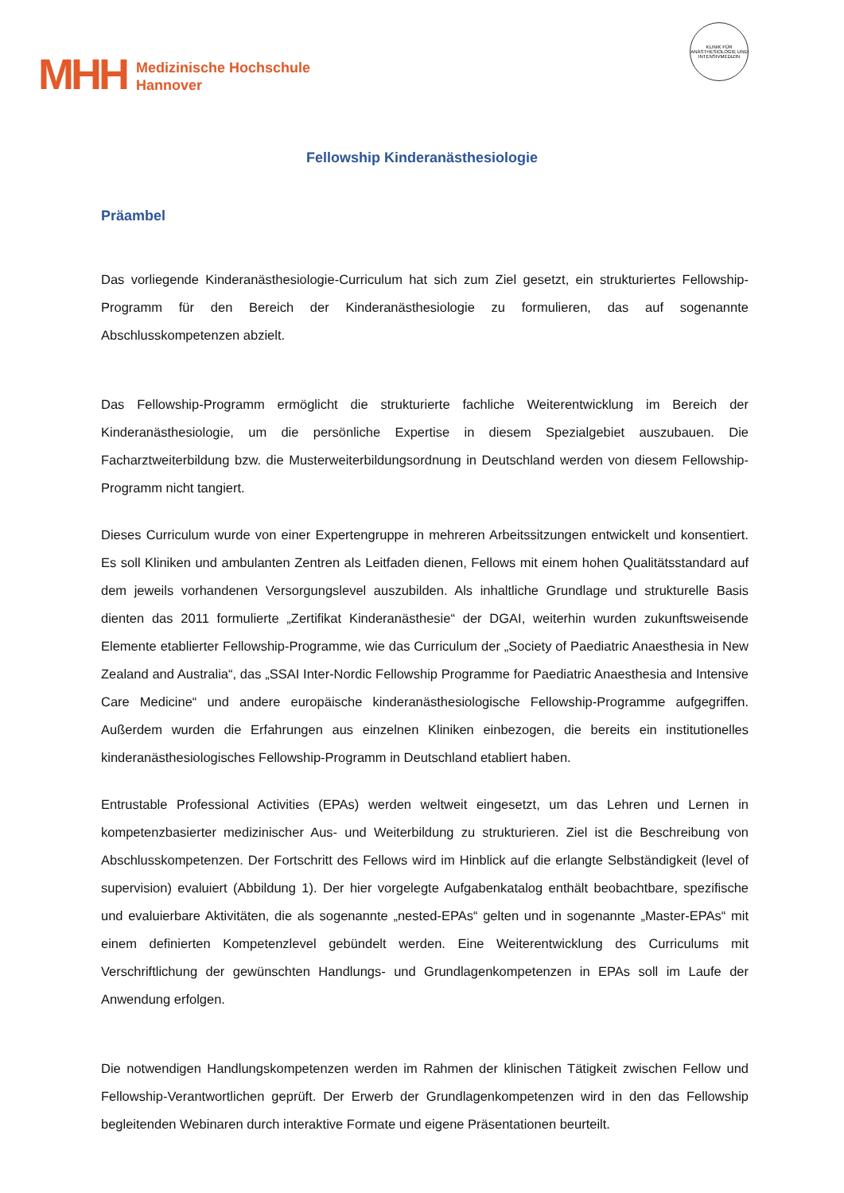MHH
Medizinische Hochschule
Hannover
KLINIK FÜR ANÄSTHESIOLOGIE UND INTENSIVMEDIZIN
Fellowship Kinderanästhesiologie
Präambel
Das vorliegende Kinderanästhesiologie-Curriculum hat sich zum Ziel gesetzt, ein strukturiertes Fellowship-Programm für den Bereich der Kinderanästhesiologie zu formulieren, das auf sogenannte Abschlusskompetenzen abzielt.
Das Fellowship-Programm ermöglicht die strukturierte fachliche Weiterentwicklung im Bereich der Kinderanästhesiologie, um die persönliche Expertise in diesem Spezialgebiet auszubauen. Die Facharztweiterbildung bzw. die Musterweiterbildungsordnung in Deutschland werden von diesem Fellowship-Programm nicht tangiert.
Dieses Curriculum wurde von einer Expertengruppe in mehreren Arbeitssitzungen entwickelt und konsentiert. Es soll Kliniken und ambulanten Zentren als Leitfaden dienen, Fellows mit einem hohen Qualitätsstandard auf dem jeweils vorhandenen Versorgungslevel auszubilden. Als inhaltliche Grundlage und strukturelle Basis dienten das 2011 formulierte „Zertifikat Kinderanästhesie“ der DGAI, weiterhin wurden zukunftsweisende Elemente etablierter Fellowship-Programme, wie das Curriculum der „Society of Paediatric Anaesthesia in New Zealand and Australia“, das „SSAI Inter-Nordic Fellowship Programme for Paediatric Anaesthesia and Intensive Care Medicine“ und andere europäische kinderanästhesiologische Fellowship-Programme aufgegriffen. Außerdem wurden die Erfahrungen aus einzelnen Kliniken einbezogen, die bereits ein institutionelles kinderanästhesiologisches Fellowship-Programm in Deutschland etabliert haben.
Entrustable Professional Activities (EPAs) werden weltweit eingesetzt, um das Lehren und Lernen in kompetenzbasierter medizinischer Aus- und Weiterbildung zu strukturieren. Ziel ist die Beschreibung von Abschlusskompetenzen. Der Fortschritt des Fellows wird im Hinblick auf die erlangte Selbständigkeit (level of supervision) evaluiert (Abbildung 1). Der hier vorgelegte Aufgabenkatalog enthält beobachtbare, spezifische und evaluierbare Aktivitäten, die als sogenannte „nested-EPAs“ gelten und in sogenannte „Master-EPAs“ mit einem definierten Kompetenzlevel gebündelt werden. Eine Weiterentwicklung des Curriculums mit Verschriftlichung der gewünschten Handlungs- und Grundlagenkompetenzen in EPAs soll im Laufe der Anwendung erfolgen.
Die notwendigen Handlungskompetenzen werden im Rahmen der klinischen Tätigkeit zwischen Fellow und Fellowship-Verantwortlichen geprüft. Der Erwerb der Grundlagenkompetenzen wird in den das Fellowship begleitenden Webinaren durch interaktive Formate und eigene Präsentationen beurteilt.